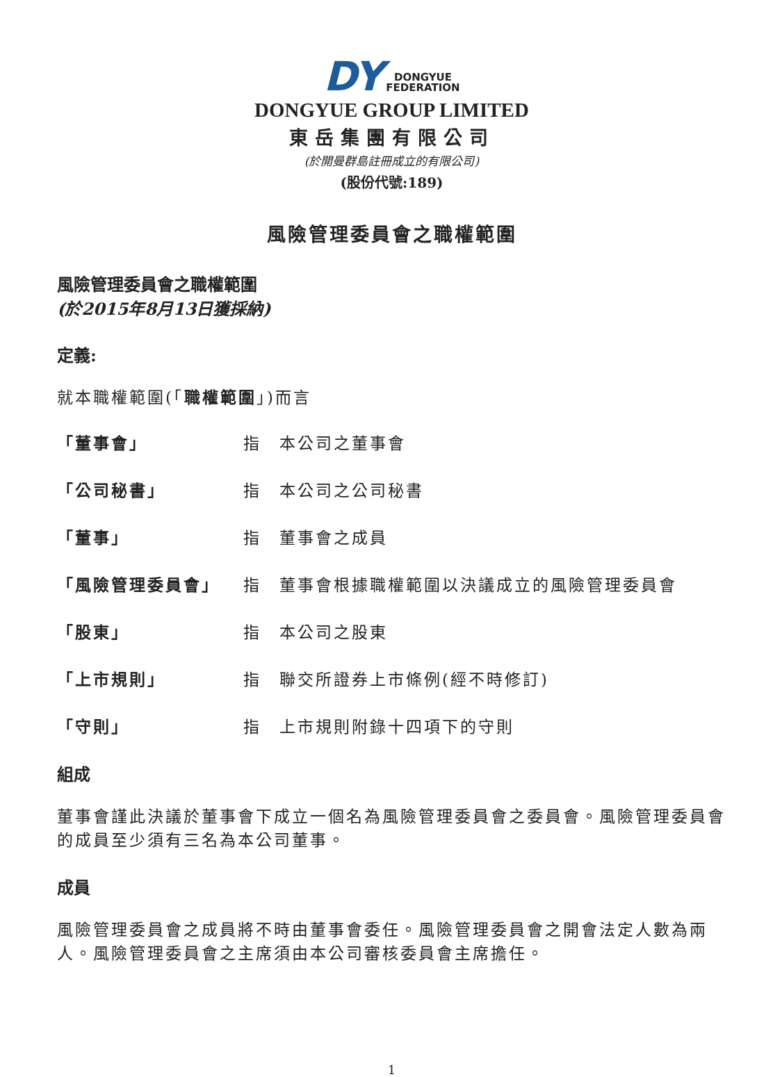DY DONGYUE
FEDERATION
DONGYUE GROUP LIMITED
東岳集團有限公司
(於開曼群島註冊成立的有限公司)
(股份代號:189)
風險管理委員會之職權範圍
風險管理委員會之職權範圍
(於2015年8月13日獲採納)
定義:
就本職權範圍(「職權範圍」)而言
「董事會」 指 本公司之董事會
「公司秘書」 指 本公司之公司秘書
「董事」 指 董事會之成員
「風險管理委員會」 指 董事會根據職權範圍以決議成立的風險管理委員會
「股東」 指 本公司之股東
「上市規則」 指 聯交所證券上市條例(經不時修訂)
「守則」 指 上市規則附錄十四項下的守則
組成
董事會謹此決議於董事會下成立一個名為風險管理委員會之委員會。風險管理委員會的成員至少須有三名為本公司董事。
成員
風險管理委員會之成員將不時由董事會委任。風險管理委員會之開會法定人數為兩人。風險管理委員會之主席須由本公司審核委員會主席擔任。
1